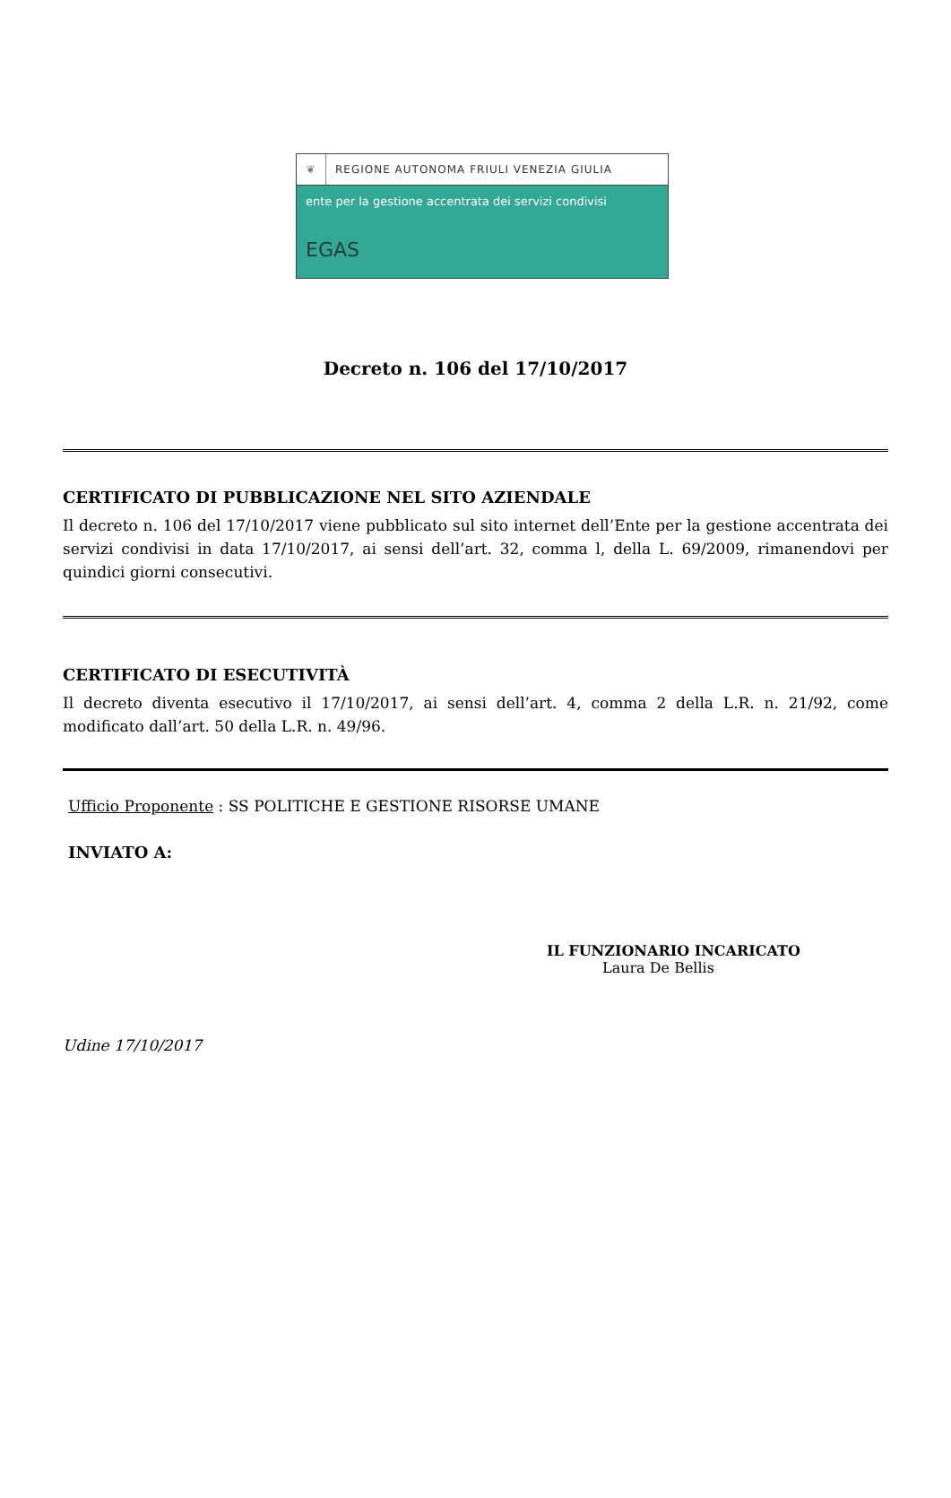❦ REGIONE AUTONOMA FRIULI VENEZIA GIULIA
ente per la gestione accentrata dei servizi condivisi
EGAS
Decreto n. 106 del 17/10/2017
CERTIFICATO DI PUBBLICAZIONE NEL SITO AZIENDALE
Il decreto n. 106 del 17/10/2017 viene pubblicato sul sito internet dell’Ente per la gestione accentrata dei servizi condivisi in data 17/10/2017, ai sensi dell’art. 32, comma l, della L. 69/2009, rimanendovi per quindici giorni consecutivi.
CERTIFICATO DI ESECUTIVITÀ
Il decreto diventa esecutivo il 17/10/2017, ai sensi dell’art. 4, comma 2 della L.R. n. 21/92, come modificato dall’art. 50 della L.R. n. 49/96.
Ufficio Proponente : SS POLITICHE E GESTIONE RISORSE UMANE
INVIATO A:
IL FUNZIONARIO INCARICATO
Laura De Bellis
Udine 17/10/2017